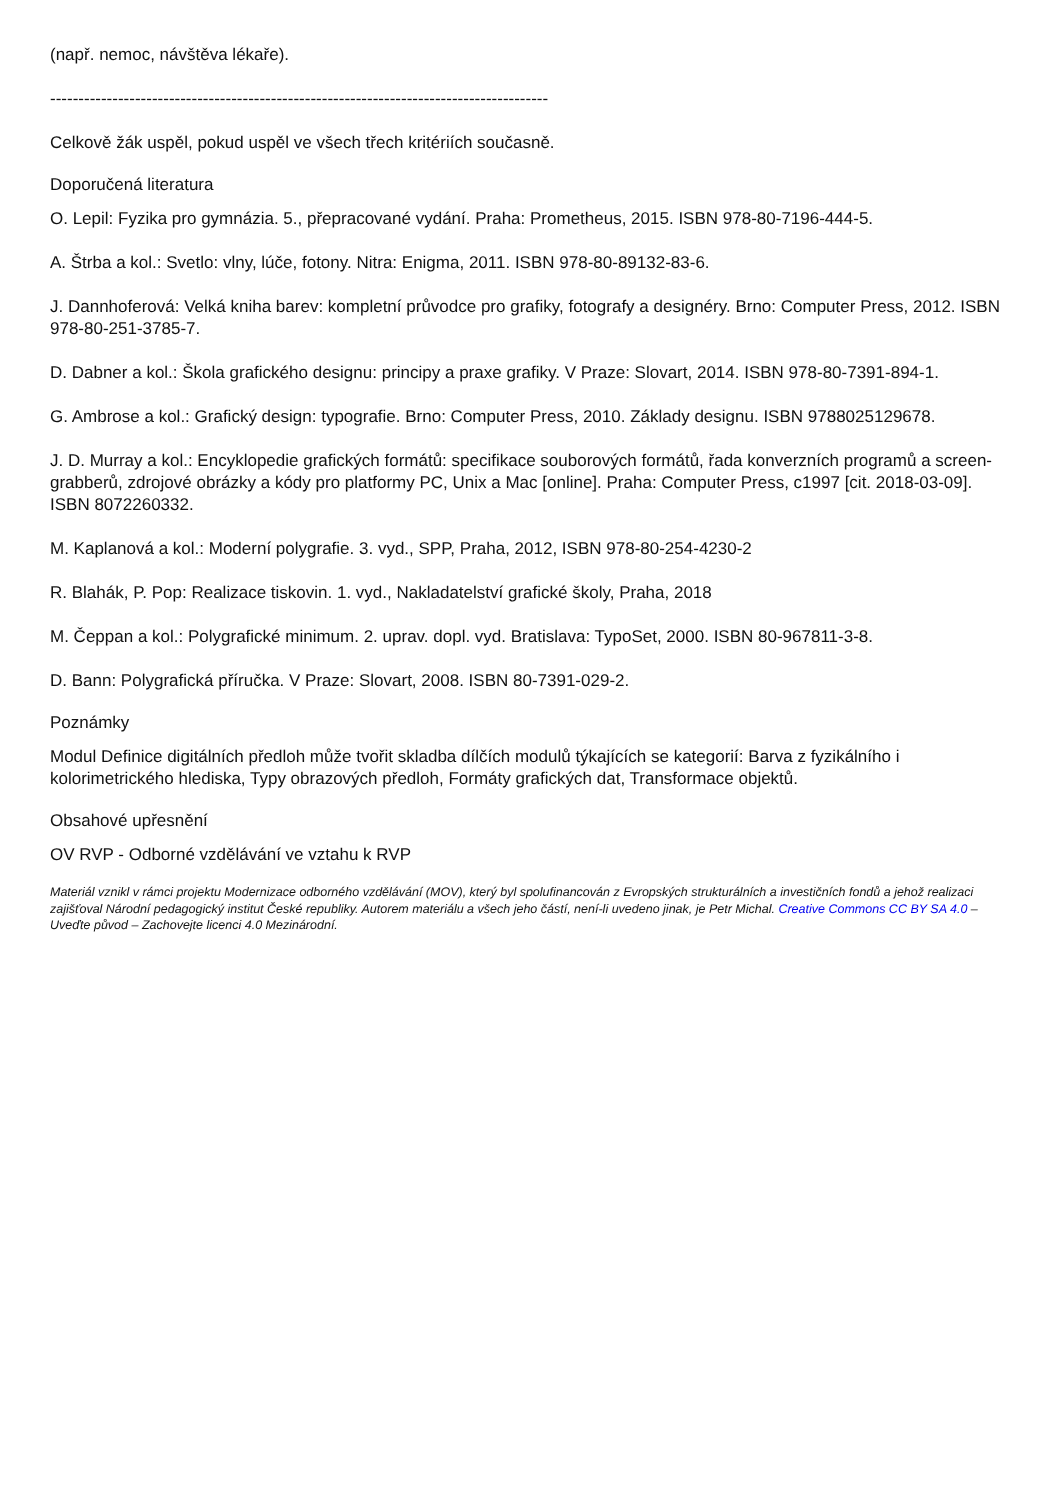(např. nemoc, návštěva lékaře).
----------------------------------------------------------------------------------------
Celkově žák uspěl, pokud uspěl ve všech třech kritériích současně.
Doporučená literatura
O. Lepil: Fyzika pro gymnázia. 5., přepracované vydání. Praha: Prometheus, 2015. ISBN 978-80-7196-444-5.
A. Štrba a kol.: Svetlo: vlny, lúče, fotony. Nitra: Enigma, 2011. ISBN 978-80-89132-83-6.
J. Dannhoferová: Velká kniha barev: kompletní průvodce pro grafiky, fotografy a designéry. Brno: Computer Press, 2012. ISBN 978-80-251-3785-7.
D. Dabner a kol.: Škola grafického designu: principy a praxe grafiky. V Praze: Slovart, 2014. ISBN 978-80-7391-894-1.
G. Ambrose a kol.: Grafický design: typografie. Brno: Computer Press, 2010. Základy designu. ISBN 9788025129678.
J. D. Murray a kol.: Encyklopedie grafických formátů: specifikace souborových formátů, řada konverzních programů a screen-grabberů, zdrojové obrázky a kódy pro platformy PC, Unix a Mac [online]. Praha: Computer Press, c1997 [cit. 2018-03-09]. ISBN 8072260332.
M. Kaplanová a kol.: Moderní polygrafie. 3. vyd., SPP, Praha, 2012, ISBN 978-80-254-4230-2
R. Blahák, P. Pop: Realizace tiskovin. 1. vyd., Nakladatelství grafické školy, Praha, 2018
M. Čeppan a kol.: Polygrafické minimum. 2. uprav. dopl. vyd. Bratislava: TypoSet, 2000. ISBN 80-967811-3-8.
D. Bann: Polygrafická příručka. V Praze: Slovart, 2008. ISBN 80-7391-029-2.
Poznámky
Modul Definice digitálních předloh může tvořit skladba dílčích modulů týkajících se kategorií: Barva z fyzikálního i kolorimetrického hlediska, Typy obrazových předloh, Formáty grafických dat, Transformace objektů.
Obsahové upřesnění
OV RVP - Odborné vzdělávání ve vztahu k RVP
Materiál vznikl v rámci projektu Modernizace odborného vzdělávání (MOV), který byl spolufinancován z Evropských strukturálních a investičních fondů a jehož realizaci zajišťoval Národní pedagogický institut České republiky. Autorem materiálu a všech jeho částí, není-li uvedeno jinak, je Petr Michal. Creative Commons CC BY SA 4.0 – Uveďte původ – Zachovejte licenci 4.0 Mezinárodní.